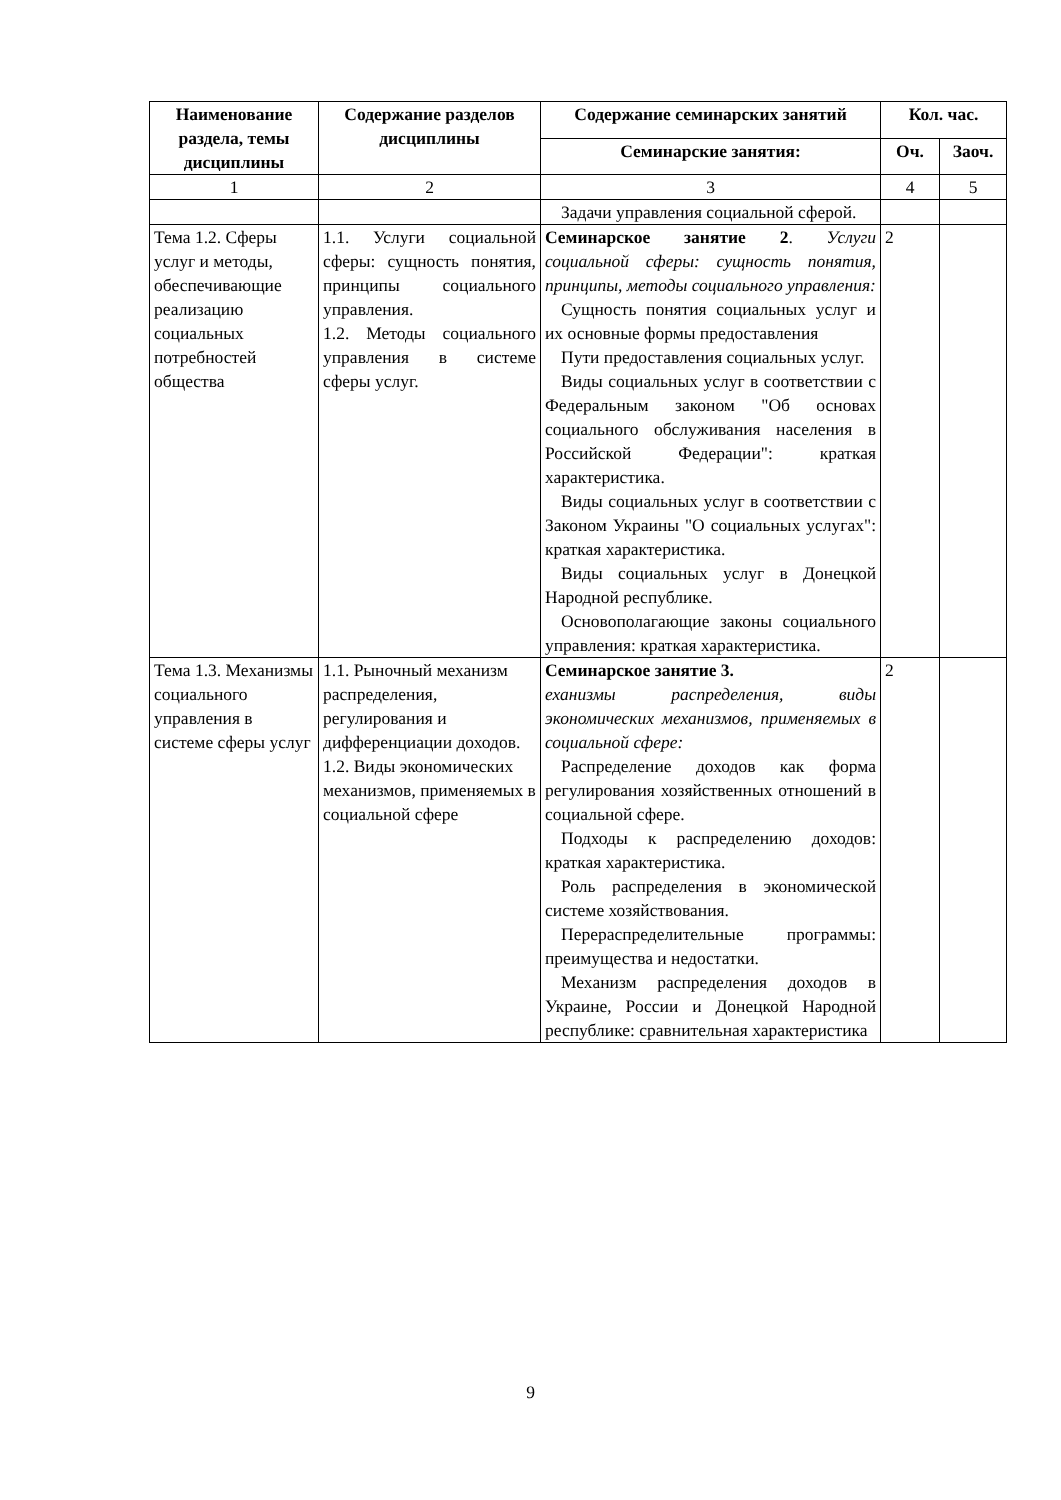| Наименование раздела, темы дисциплины | Содержание разделов дисциплины | Содержание семинарских занятий | Кол. час. | |
| --- | --- | --- | --- | --- |
| | | Семинарские занятия: | Оч. | Заоч. |
| 1 | 2 | 3 | 4 | 5 |
| | | Задачи управления социальной сферой. | | |
| Тема 1.2. Сферы услуг и методы, обеспечивающие реализацию социальных потребностей общества | 1.1. Услуги социальной сферы: сущность понятия, принципы социального управления. 1.2. Методы социального управления в системе сферы услуг. | Семинарское занятие 2 . Услуги социальной сферы: сущность понятия, принципы, методы социального управления: Сущность понятия социальных услуг и их основные формы предоставления Пути предоставления социальных услуг. Виды социальных услуг в соответствии с Федеральным законом "Об основах социального обслуживания населения в Российской Федерации": краткая характеристика. Виды социальных услуг в соответствии с Законом Украины "О социальных услугах": краткая характеристика. Виды социальных услуг в Донецкой Народной республике. Основополагающие законы социального управления: краткая характеристика. | 2 | |
| Тема 1.3. Механизмы социального управления в системе сферы услуг | 1.1. Рыночный механизм распределения, регулирования и дифференциации доходов. 1.2. Виды экономических механизмов, применяемых в социальной сфере | Семинарское занятие 3. еханизмы распределения, виды экономических механизмов, применяемых в социальной сфере: Распределение доходов как форма регулирования хозяйственных отношений в социальной сфере. Подходы к распределению доходов: краткая характеристика. Роль распределения в экономической системе хозяйствования. Перераспределительные программы: преимущества и недостатки. Механизм распределения доходов в Украине, России и Донецкой Народной республике: сравнительная характеристика | 2 | |
9